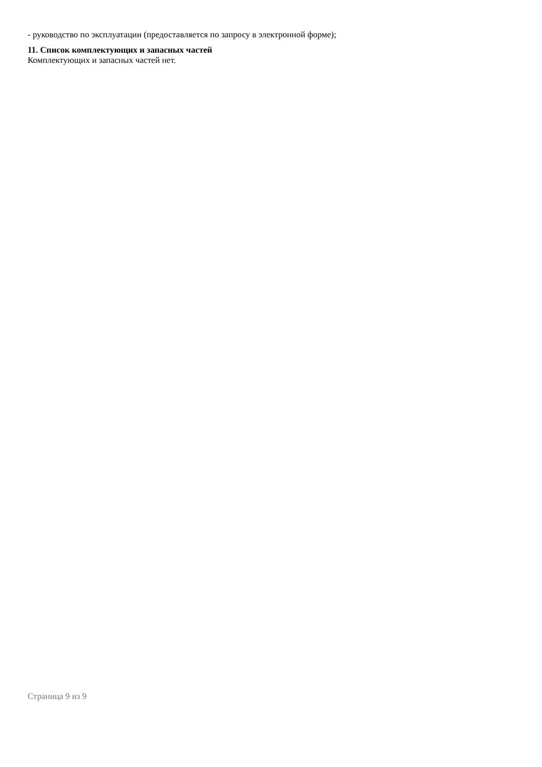- руководство по эксплуатации (предоставляется по запросу в электронной форме);
11. Список комплектующих и запасных частей
Комплектующих и запасных частей нет.
Страница 9 из 9